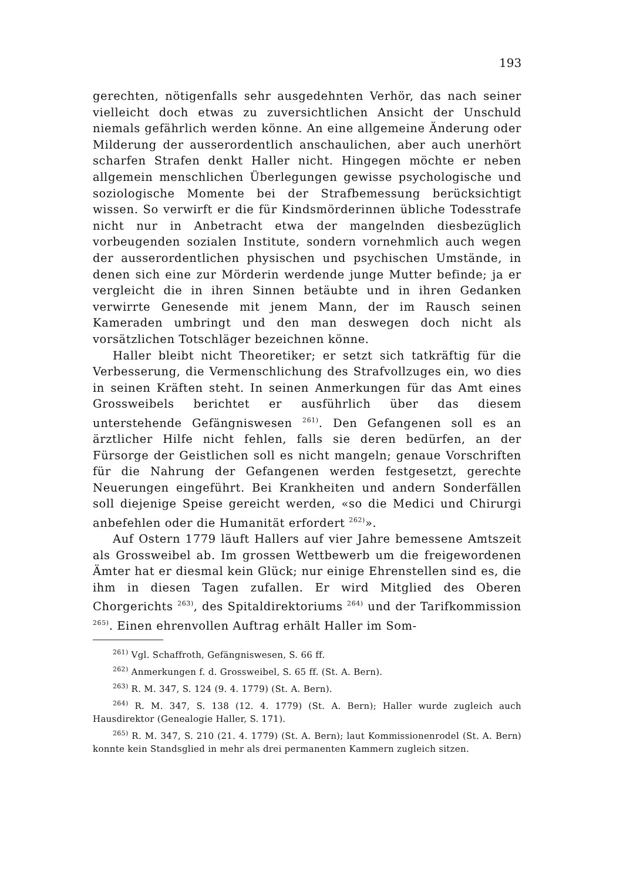193
gerechten, nötigenfalls sehr ausgedehnten Verhör, das nach seiner vielleicht doch etwas zu zuversichtlichen Ansicht der Unschuld niemals gefährlich werden könne. An eine allgemeine Änderung oder Milderung der ausserordentlich anschaulichen, aber auch unerhört scharfen Strafen denkt Haller nicht. Hingegen möchte er neben allgemein menschlichen Überlegungen gewisse psychologische und soziologische Momente bei der Strafbemessung berücksichtigt wissen. So verwirft er die für Kindsmörderinnen übliche Todesstrafe nicht nur in Anbetracht etwa der mangelnden diesbezüglich vorbeugenden sozialen Institute, sondern vornehmlich auch wegen der ausserordentlichen physischen und psychischen Umstände, in denen sich eine zur Mörderin werdende junge Mutter befinde; ja er vergleicht die in ihren Sinnen betäubte und in ihren Gedanken verwirrte Genesende mit jenem Mann, der im Rausch seinen Kameraden umbringt und den man deswegen doch nicht als vorsätzlichen Totschläger bezeichnen könne.
Haller bleibt nicht Theoretiker; er setzt sich tatkräftig für die Verbesserung, die Vermenschlichung des Strafvollzuges ein, wo dies in seinen Kräften steht. In seinen Anmerkungen für das Amt eines Grossweibels berichtet er ausführlich über das diesem unterstehende Gefängniswesen <sup>261)</sup>. Den Gefangenen soll es an ärztlicher Hilfe nicht fehlen, falls sie deren bedürfen, an der Fürsorge der Geistlichen soll es nicht mangeln; genaue Vorschriften für die Nahrung der Gefangenen werden festgesetzt, gerechte Neuerungen eingeführt. Bei Krankheiten und andern Sonderfällen soll diejenige Speise gereicht werden, «so die Medici und Chirurgi anbefehlen oder die Humanität erfordert <sup>262)</sup>».
Auf Ostern 1779 läuft Hallers auf vier Jahre bemessene Amtszeit als Grossweibel ab. Im grossen Wettbewerb um die freigewordenen Ämter hat er diesmal kein Glück; nur einige Ehrenstellen sind es, die ihm in diesen Tagen zufallen. Er wird Mitglied des Oberen Chorgerichts <sup>263)</sup>, des Spitaldirektoriums <sup>264)</sup> und der Tarifkommission <sup>265)</sup>. Einen ehrenvollen Auftrag erhält Haller im Som-
<sup>261)</sup> Vgl. Schaffroth, Gefängniswesen, S. 66 ff.
<sup>262)</sup> Anmerkungen f. d. Grossweibel, S. 65 ff. (St. A. Bern).
<sup>263)</sup> R. M. 347, S. 124 (9. 4. 1779) (St. A. Bern).
<sup>264)</sup> R. M. 347, S. 138 (12. 4. 1779) (St. A. Bern); Haller wurde zugleich auch Hausdirektor (Genealogie Haller, S. 171).
<sup>265)</sup> R. M. 347, S. 210 (21. 4. 1779) (St. A. Bern); laut Kommissionenrodel (St. A. Bern) konnte kein Standsglied in mehr als drei permanenten Kammern zugleich sitzen.